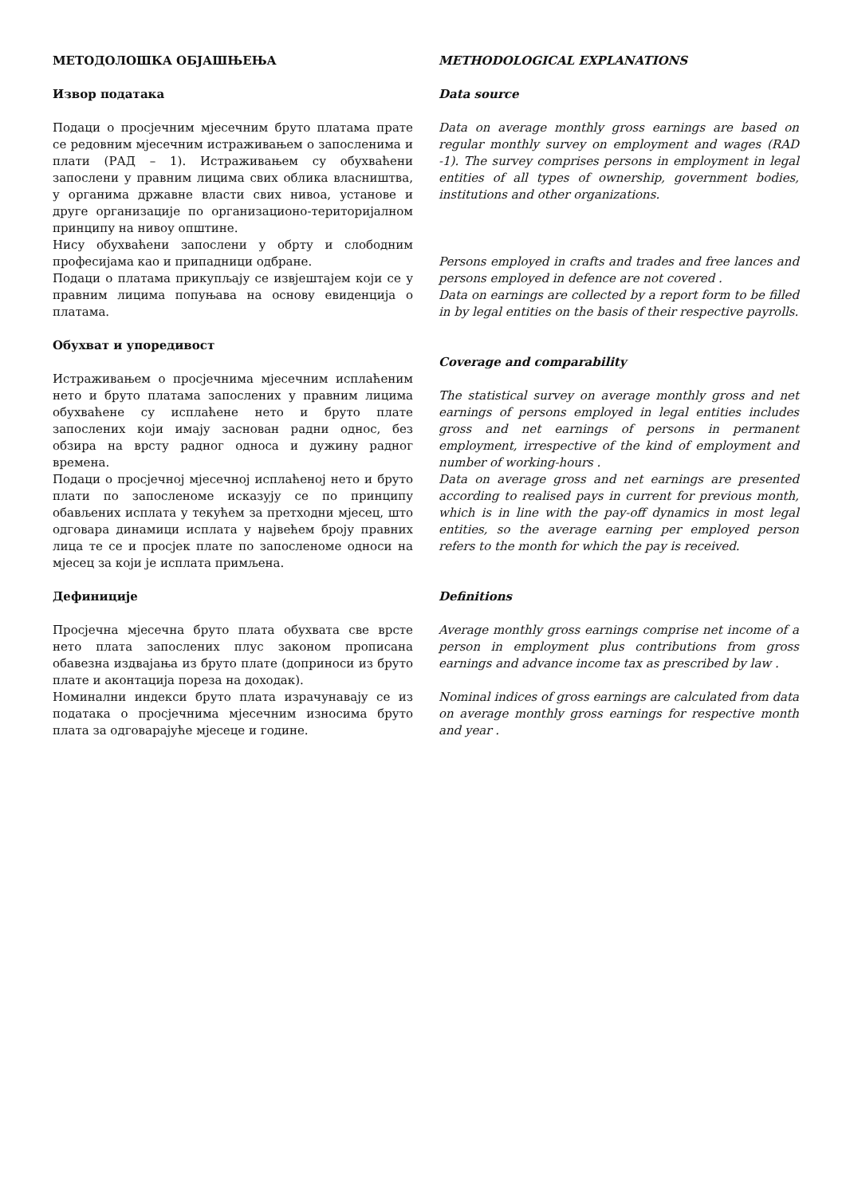МЕТОДОЛОШКА ОБЈАШЊЕЊА
Извор података
Подаци о просјечним мјесечним бруто платама прате се редовним мјесечним истраживањем о запосленима и плати (РАД – 1). Истраживањем су обухваћени запослени у правним лицима свих облика власништва, у органима државне власти свих нивоа, установе и друге организације по организационо-територијалном принципу на нивоу општине.
Нису обухваћени запослени у обрту и слободним професијама као и припадници одбране.
Подаци о платама прикупљају се извјештајем који се у правним лицима попуњава на основу евиденција о платама.
Обухват и упоредивост
Истраживањем о просјечнима мјесечним исплаћеним нето и бруто платама запослених у правним лицима обухваћене су исплаћене нето и бруто плате запослених који имају заснован радни однос, без обзира на врсту радног односа и дужину радног времена.
Подаци о просјечној мјесечној исплаћеној нето и бруто плати по запосленоме исказују се по принципу обављених исплата у текућем за претходни мјесец, што одговара динамици исплата у највећем броју правних лица те се и просјек плате по запосленоме односи на мјесец за који је исплата примљена.
Дефиниције
Просјечна мјесечна бруто плата обухвата све врсте нето плата запослених плус законом прописана обавезна издвајања из бруто плате (доприноси из бруто плате и аконтација пореза на доходак).
Номинални индекси бруто плата израчунавају се из података о просјечнима мјесечним износима бруто плата за одговарајуће мјесеце и године.
METHODOLOGICAL EXPLANATIONS
Data source
Data on average monthly gross earnings are based on regular monthly survey on employment and wages (RAD -1). The survey comprises persons in employment in legal entities of all types of ownership, government bodies, institutions and other organizations.
Persons employed in crafts and trades and free lances and persons employed in defence are not covered .
Data on earnings are collected by a report form to be filled in by legal entities on the basis of their respective payrolls.
Coverage and comparability
The statistical survey on average monthly gross and net earnings of persons employed in legal entities includes gross and net earnings of persons in permanent employment, irrespective of the kind of employment and number of working-hours .
Data on average gross and net earnings are presented according to realised pays in current for previous month, which is in line with the pay-off dynamics in most legal entities, so the average earning per employed person refers to the month for which the pay is received.
Definitions
Average monthly gross earnings comprise net income of a person in employment plus contributions from gross earnings and advance income tax as prescribed by law .
Nominal indices of gross earnings are calculated from data on average monthly gross earnings for respective month and year .